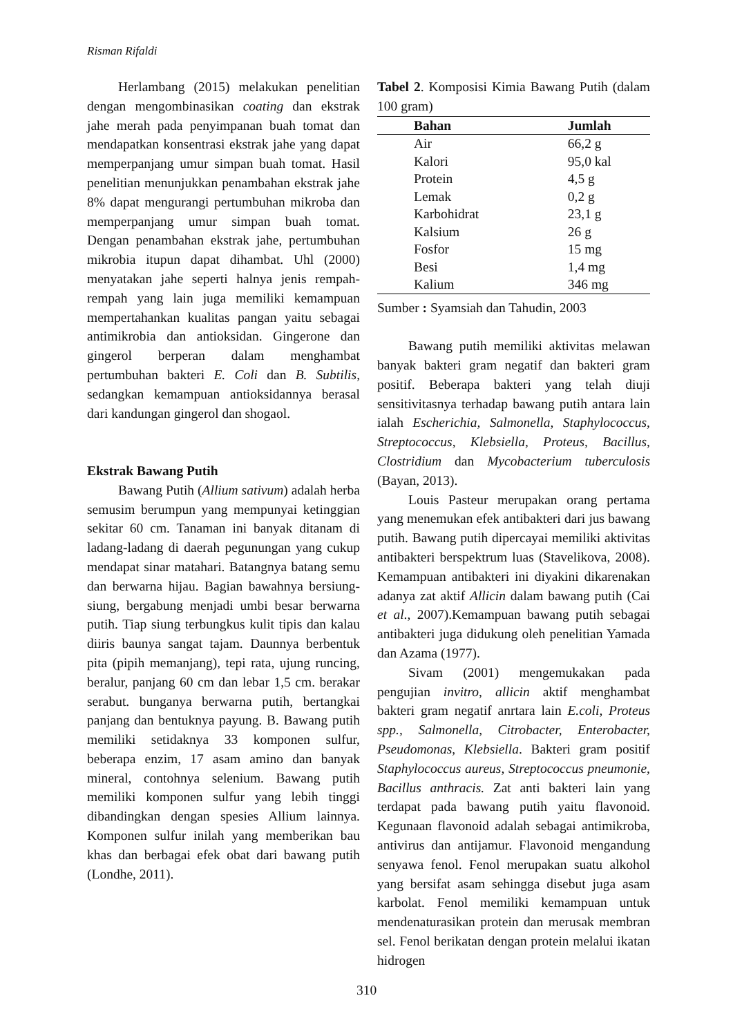Risman Rifaldi
Herlambang (2015) melakukan penelitian dengan mengombinasikan coating dan ekstrak jahe merah pada penyimpanan buah tomat dan mendapatkan konsentrasi ekstrak jahe yang dapat memperpanjang umur simpan buah tomat. Hasil penelitian menunjukkan penambahan ekstrak jahe 8% dapat mengurangi pertumbuhan mikroba dan memperpanjang umur simpan buah tomat. Dengan penambahan ekstrak jahe, pertumbuhan mikrobia itupun dapat dihambat. Uhl (2000) menyatakan jahe seperti halnya jenis rempah-rempah yang lain juga memiliki kemampuan mempertahankan kualitas pangan yaitu sebagai antimikrobia dan antioksidan. Gingerone dan gingerol berperan dalam menghambat pertumbuhan bakteri E. Coli dan B. Subtilis, sedangkan kemampuan antioksidannya berasal dari kandungan gingerol dan shogaol.
Ekstrak Bawang Putih
Bawang Putih (Allium sativum) adalah herba semusim berumpun yang mempunyai ketinggian sekitar 60 cm. Tanaman ini banyak ditanam di ladang-ladang di daerah pegunungan yang cukup mendapat sinar matahari. Batangnya batang semu dan berwarna hijau. Bagian bawahnya bersiung-siung, bergabung menjadi umbi besar berwarna putih. Tiap siung terbungkus kulit tipis dan kalau diiris baunya sangat tajam. Daunnya berbentuk pita (pipih memanjang), tepi rata, ujung runcing, beralur, panjang 60 cm dan lebar 1,5 cm. berakar serabut. bunganya berwarna putih, bertangkai panjang dan bentuknya payung. B. Bawang putih memiliki setidaknya 33 komponen sulfur, beberapa enzim, 17 asam amino dan banyak mineral, contohnya selenium. Bawang putih memiliki komponen sulfur yang lebih tinggi dibandingkan dengan spesies Allium lainnya. Komponen sulfur inilah yang memberikan bau khas dan berbagai efek obat dari bawang putih (Londhe, 2011).
Tabel 2. Komposisi Kimia Bawang Putih (dalam 100 gram)
| Bahan | Jumlah |
| --- | --- |
| Air | 66,2 g |
| Kalori | 95,0 kal |
| Protein | 4,5 g |
| Lemak | 0,2 g |
| Karbohidrat | 23,1 g |
| Kalsium | 26 g |
| Fosfor | 15 mg |
| Besi | 1,4 mg |
| Kalium | 346 mg |
Sumber : Syamsiah dan Tahudin, 2003
Bawang putih memiliki aktivitas melawan banyak bakteri gram negatif dan bakteri gram positif. Beberapa bakteri yang telah diuji sensitivitasnya terhadap bawang putih antara lain ialah Escherichia, Salmonella, Staphylococcus, Streptococcus, Klebsiella, Proteus, Bacillus, Clostridium dan Mycobacterium tuberculosis (Bayan, 2013).
Louis Pasteur merupakan orang pertama yang menemukan efek antibakteri dari jus bawang putih. Bawang putih dipercayai memiliki aktivitas antibakteri berspektrum luas (Stavelikova, 2008). Kemampuan antibakteri ini diyakini dikarenakan adanya zat aktif Allicin dalam bawang putih (Cai et al., 2007).Kemampuan bawang putih sebagai antibakteri juga didukung oleh penelitian Yamada dan Azama (1977).
Sivam (2001) mengemukakan pada pengujian invitro, allicin aktif menghambat bakteri gram negatif anrtara lain E.coli, Proteus spp., Salmonella, Citrobacter, Enterobacter, Pseudomonas, Klebsiella. Bakteri gram positif Staphylococcus aureus, Streptococcus pneumonie, Bacillus anthracis. Zat anti bakteri lain yang terdapat pada bawang putih yaitu flavonoid. Kegunaan flavonoid adalah sebagai antimikroba, antivirus dan antijamur. Flavonoid mengandung senyawa fenol. Fenol merupakan suatu alkohol yang bersifat asam sehingga disebut juga asam karbolat. Fenol memiliki kemampuan untuk mendenaturasikan protein dan merusak membran sel. Fenol berikatan dengan protein melalui ikatan hidrogen
310